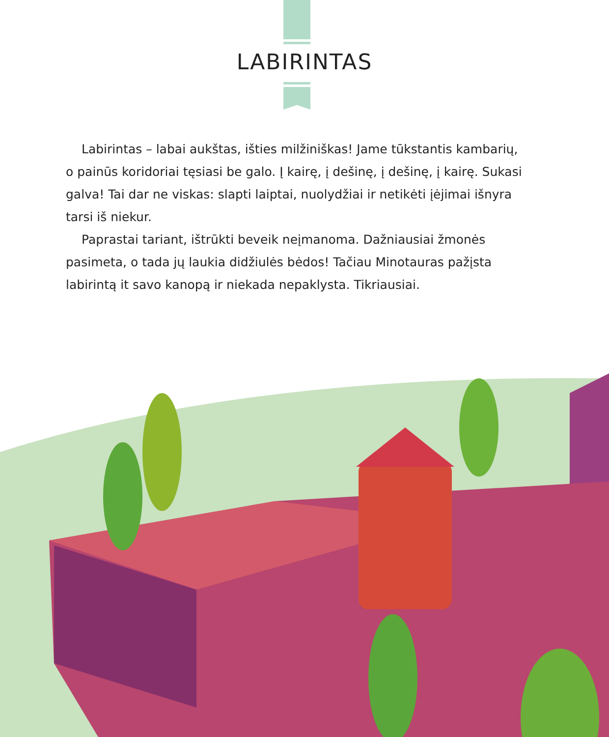LABIRINTAS
Labirintas – labai aukštas, išties milžiniškas! Jame tūkstantis kambarių, o painūs koridoriai tęsiasi be galo. Į kairę, į dešinę, į dešinę, į kairę. Sukasi galva! Tai dar ne viskas: slapti laiptai, nuolydžiai ir netikėti įėjimai išnyra tarsi iš niekur.
Paprastai tariant, ištrūkti beveik neįmanoma. Dažniausiai žmonės pasimeta, o tada jų laukia didžiulės bėdos! Tačiau Minotauras pažįsta labirintą it savo kanopą ir niekada nepaklysta. Tikriausiai.